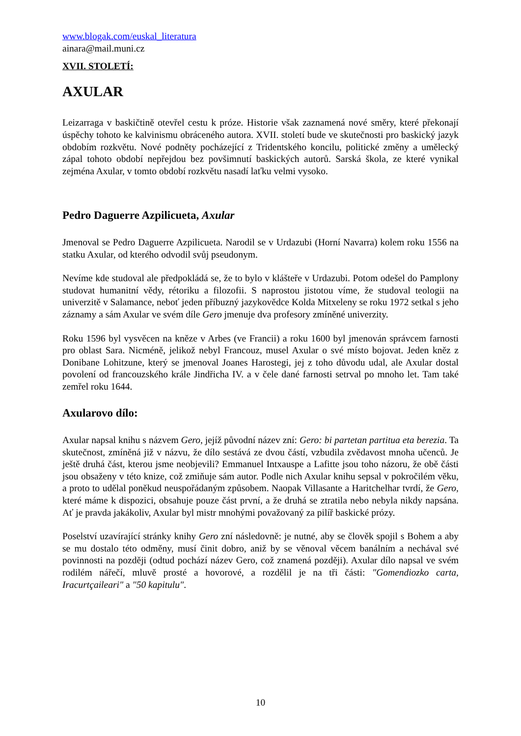www.blogak.com/euskal_literatura
ainara@mail.muni.cz
XVII. STOLETÍ:
AXULAR
Leizarraga v baskičtině otevřel cestu k próze. Historie však zaznamená nové směry, které překonají úspěchy tohoto ke kalvinismu obráceného autora. XVII. století bude ve skutečnosti pro baskický jazyk obdobím rozkvětu. Nové podněty pocházející z Tridentského koncilu, politické změny a umělecký zápal tohoto období nepřejdou bez povšimnutí baskických autorů. Sarská škola, ze které vynikal zejména Axular, v tomto období rozkvětu nasadí laťku velmi vysoko.
Pedro Daguerre Azpilicueta, Axular
Jmenoval se Pedro Daguerre Azpilicueta. Narodil se v Urdazubi (Horní Navarra) kolem roku 1556 na statku Axular, od kterého odvodil svůj pseudonym.
Nevíme kde studoval ale předpokládá se, že to bylo v klášteře v Urdazubi. Potom odešel do Pamplony studovat humanitní vědy, rétoriku a filozofii. S naprostou jistotou víme, že studoval teologii na univerzitě v Salamance, neboť jeden příbuzný jazykovědce Kolda Mitxeleny se roku 1972 setkal s jeho záznamy a sám Axular ve svém díle Gero jmenuje dva profesory zmíněné univerzity.
Roku 1596 byl vysvěcen na kněze v Arbes (ve Francii) a roku 1600 byl jmenován správcem farnosti pro oblast Sara. Nicméně, jelikož nebyl Francouz, musel Axular o své místo bojovat. Jeden kněz z Donibane Lohitzune, který se jmenoval Joanes Harostegi, jej z toho důvodu udal, ale Axular dostal povolení od francouzského krále Jindřicha IV. a v čele dané farnosti setrval po mnoho let. Tam také zemřel roku 1644.
Axularovo dílo:
Axular napsal knihu s názvem Gero, jejíž původní název zní: Gero: bi partetan partitua eta berezia. Ta skutečnost, zmíněná již v názvu, že dílo sestává ze dvou částí, vzbudila zvědavost mnoha učenců. Je ještě druhá část, kterou jsme neobjevili? Emmanuel Intxauspe a Lafitte jsou toho názoru, že obě části jsou obsaženy v této knize, což zmiňuje sám autor. Podle nich Axular knihu sepsal v pokročilém věku, a proto to udělal poněkud neuspořádaným způsobem. Naopak Villasante a Haritchelhar tvrdí, že Gero, které máme k dispozici, obsahuje pouze část první, a že druhá se ztratila nebo nebyla nikdy napsána. Ať je pravda jakákoliv, Axular byl mistr mnohými považovaný za pilíř baskické prózy.
Poselství uzavírající stránky knihy Gero zní následovně: je nutné, aby se člověk spojil s Bohem a aby se mu dostalo této odměny, musí činit dobro, aniž by se věnoval věcem banálním a nechával své povinnosti na později (odtud pochází název Gero, což znamená později). Axular dílo napsal ve svém rodilém nářečí, mluvě prosté a hovorové, a rozdělil je na tři části: "Gomendiozko carta, Iracurtçaileari" a "50 kapitulu".
10